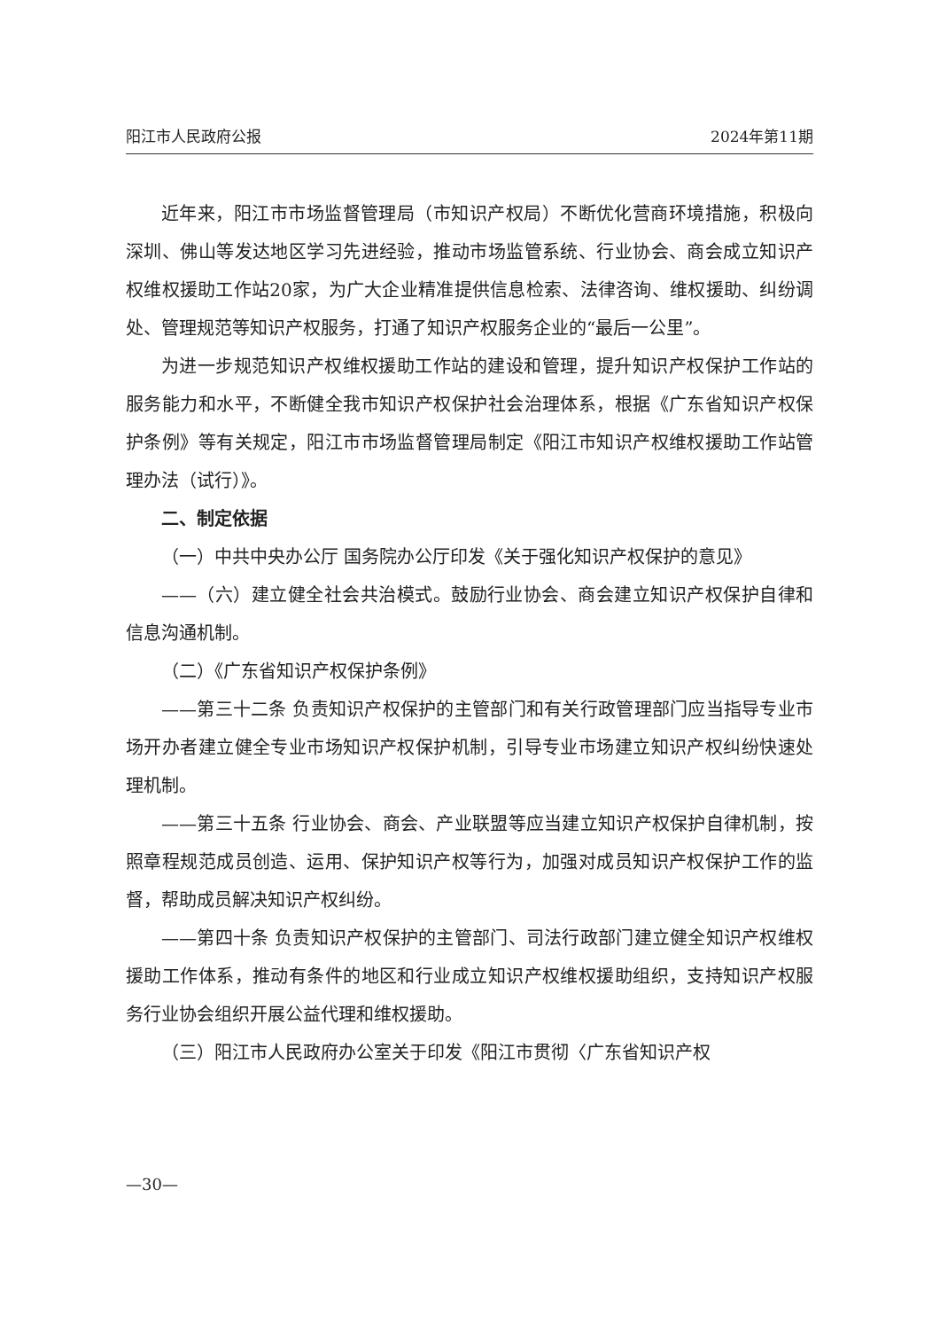阳江市人民政府公报 2024年第11期
近年来，阳江市市场监督管理局（市知识产权局）不断优化营商环境措施，积极向深圳、佛山等发达地区学习先进经验，推动市场监管系统、行业协会、商会成立知识产权维权援助工作站20家，为广大企业精准提供信息检索、法律咨询、维权援助、纠纷调处、管理规范等知识产权服务，打通了知识产权服务企业的“最后一公里”。
为进一步规范知识产权维权援助工作站的建设和管理，提升知识产权保护工作站的服务能力和水平，不断健全我市知识产权保护社会治理体系，根据《广东省知识产权保护条例》等有关规定，阳江市市场监督管理局制定《阳江市知识产权维权援助工作站管理办法（试行）》。
二、制定依据
（一）中共中央办公厅 国务院办公厅印发《关于强化知识产权保护的意见》
——（六）建立健全社会共治模式。鼓励行业协会、商会建立知识产权保护自律和信息沟通机制。
（二）《广东省知识产权保护条例》
——第三十二条 负责知识产权保护的主管部门和有关行政管理部门应当指导专业市场开办者建立健全专业市场知识产权保护机制，引导专业市场建立知识产权纠纷快速处理机制。
——第三十五条 行业协会、商会、产业联盟等应当建立知识产权保护自律机制，按照章程规范成员创造、运用、保护知识产权等行为，加强对成员知识产权保护工作的监督，帮助成员解决知识产权纠纷。
——第四十条 负责知识产权保护的主管部门、司法行政部门建立健全知识产权维权援助工作体系，推动有条件的地区和行业成立知识产权维权援助组织，支持知识产权服务行业协会组织开展公益代理和维权援助。
（三）阳江市人民政府办公室关于印发《阳江市贯彻〈广东省知识产权
—30—